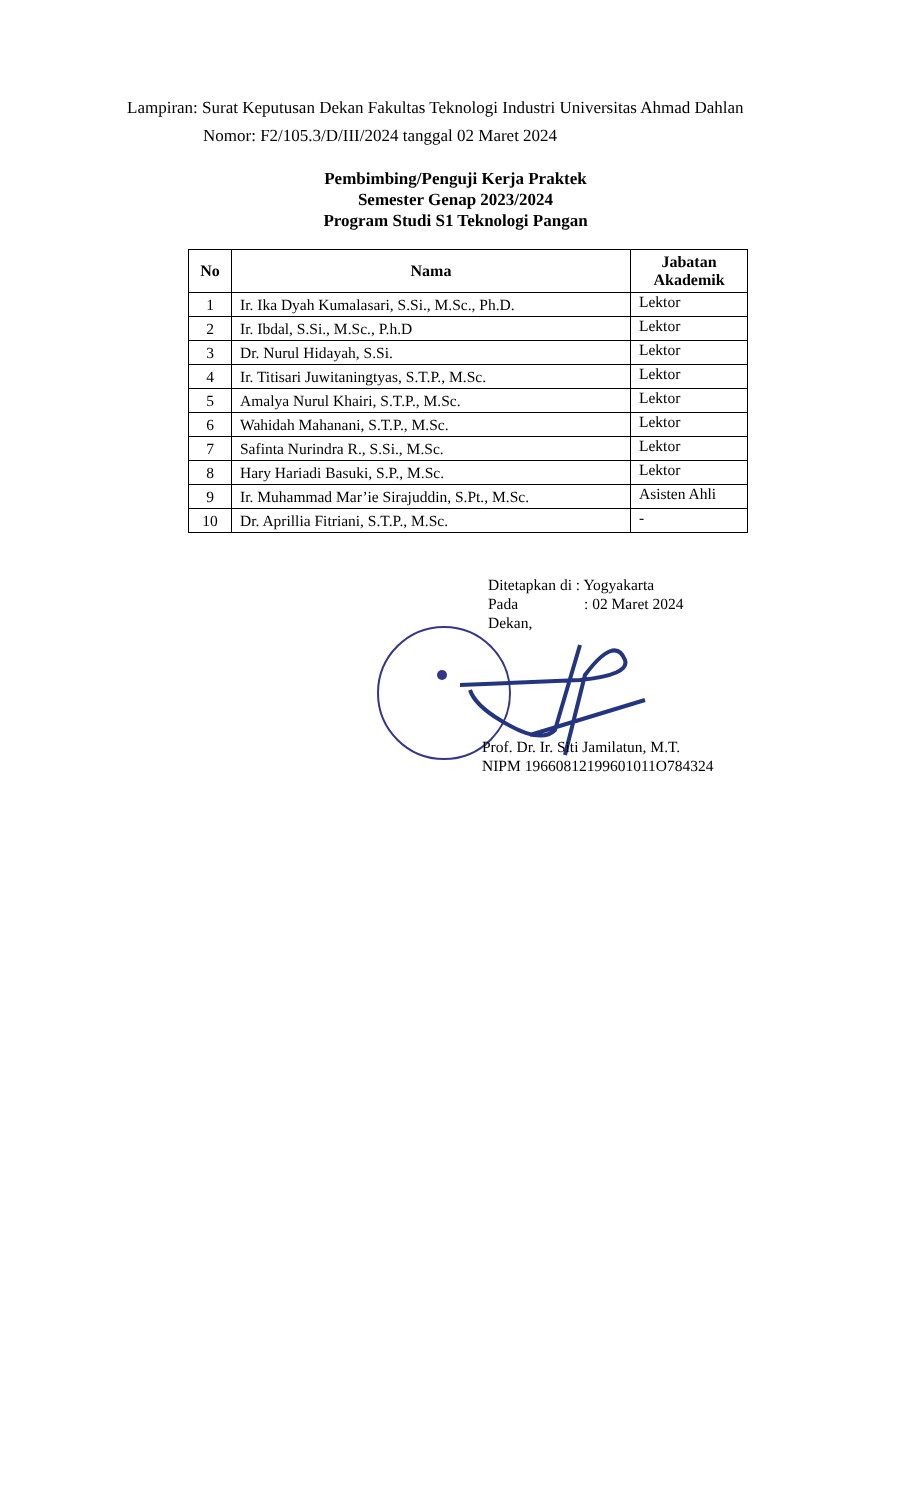Lampiran: Surat Keputusan Dekan Fakultas Teknologi Industri Universitas Ahmad Dahlan
Nomor: F2/105.3/D/III/2024 tanggal 02 Maret 2024
Pembimbing/Penguji Kerja Praktek
Semester Genap 2023/2024
Program Studi S1 Teknologi Pangan
| No | Nama | Jabatan Akademik |
| --- | --- | --- |
| 1 | Ir. Ika Dyah Kumalasari, S.Si., M.Sc., Ph.D. | Lektor |
| 2 | Ir. Ibdal, S.Si., M.Sc., P.h.D | Lektor |
| 3 | Dr. Nurul Hidayah, S.Si. | Lektor |
| 4 | Ir. Titisari Juwitaningtyas, S.T.P., M.Sc. | Lektor |
| 5 | Amalya Nurul Khairi, S.T.P., M.Sc. | Lektor |
| 6 | Wahidah Mahanani, S.T.P., M.Sc. | Lektor |
| 7 | Safinta Nurindra R., S.Si., M.Sc. | Lektor |
| 8 | Hary Hariadi Basuki, S.P., M.Sc. | Lektor |
| 9 | Ir. Muhammad Mar’ie Sirajuddin, S.Pt., M.Sc. | Asisten Ahli |
| 10 | Dr. Aprillia Fitriani, S.T.P., M.Sc. | - |
Ditetapkan di : Yogyakarta
Pada : 02 Maret 2024
Dekan,
Prof. Dr. Ir. Siti Jamilatun, M.T.
NIPM 19660812199601011O784324